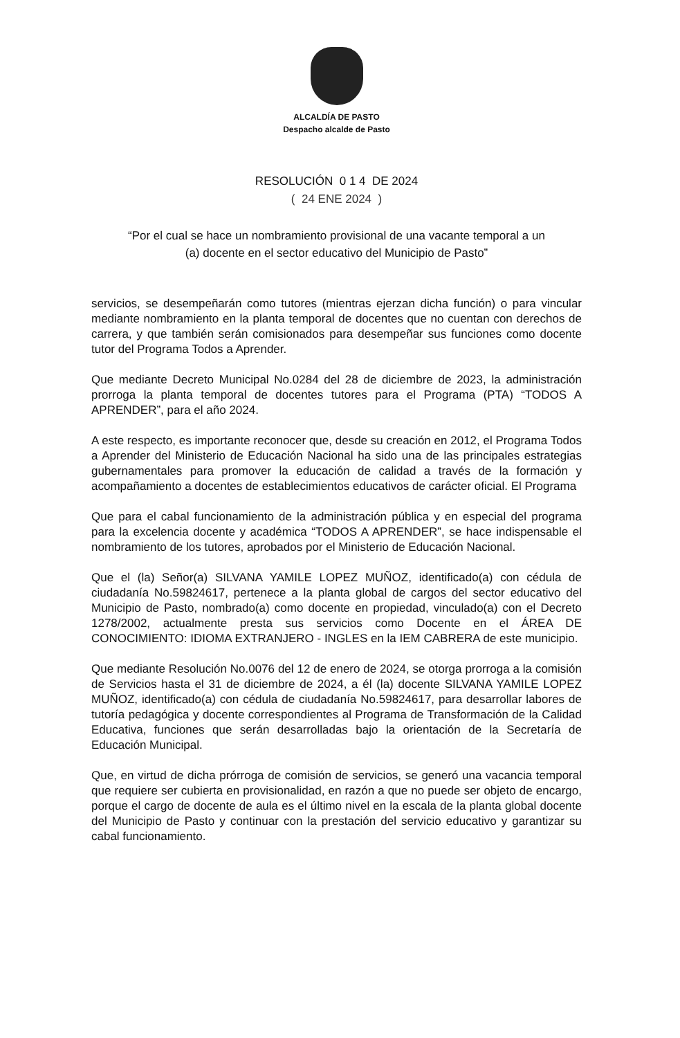ALCALDÍA DE PASTO
Despacho alcalde de Pasto
RESOLUCIÓN 0 1 4 DE 2024
( 24 ENE 2024 )
“Por el cual se hace un nombramiento provisional de una vacante temporal a un
(a) docente en el sector educativo del Municipio de Pasto”
servicios, se desempeñarán como tutores (mientras ejerzan dicha función) o para vincular mediante nombramiento en la planta temporal de docentes que no cuentan con derechos de carrera, y que también serán comisionados para desempeñar sus funciones como docente tutor del Programa Todos a Aprender.
Que mediante Decreto Municipal No.0284 del 28 de diciembre de 2023, la administración prorroga la planta temporal de docentes tutores para el Programa (PTA) “TODOS A APRENDER”, para el año 2024.
A este respecto, es importante reconocer que, desde su creación en 2012, el Programa Todos a Aprender del Ministerio de Educación Nacional ha sido una de las principales estrategias gubernamentales para promover la educación de calidad a través de la formación y acompañamiento a docentes de establecimientos educativos de carácter oficial. El Programa
Que para el cabal funcionamiento de la administración pública y en especial del programa para la excelencia docente y académica “TODOS A APRENDER”, se hace indispensable el nombramiento de los tutores, aprobados por el Ministerio de Educación Nacional.
Que el (la) Señor(a) SILVANA YAMILE LOPEZ MUÑOZ, identificado(a) con cédula de ciudadanía No.59824617, pertenece a la planta global de cargos del sector educativo del Municipio de Pasto, nombrado(a) como docente en propiedad, vinculado(a) con el Decreto 1278/2002, actualmente presta sus servicios como Docente en el ÁREA DE CONOCIMIENTO: IDIOMA EXTRANJERO - INGLES en la IEM CABRERA de este municipio.
Que mediante Resolución No.0076 del 12 de enero de 2024, se otorga prorroga a la comisión de Servicios hasta el 31 de diciembre de 2024, a él (la) docente SILVANA YAMILE LOPEZ MUÑOZ, identificado(a) con cédula de ciudadanía No.59824617, para desarrollar labores de tutoría pedagógica y docente correspondientes al Programa de Transformación de la Calidad Educativa, funciones que serán desarrolladas bajo la orientación de la Secretaría de Educación Municipal.
Que, en virtud de dicha prórroga de comisión de servicios, se generó una vacancia temporal que requiere ser cubierta en provisionalidad, en razón a que no puede ser objeto de encargo, porque el cargo de docente de aula es el último nivel en la escala de la planta global docente del Municipio de Pasto y continuar con la prestación del servicio educativo y garantizar su cabal funcionamiento.